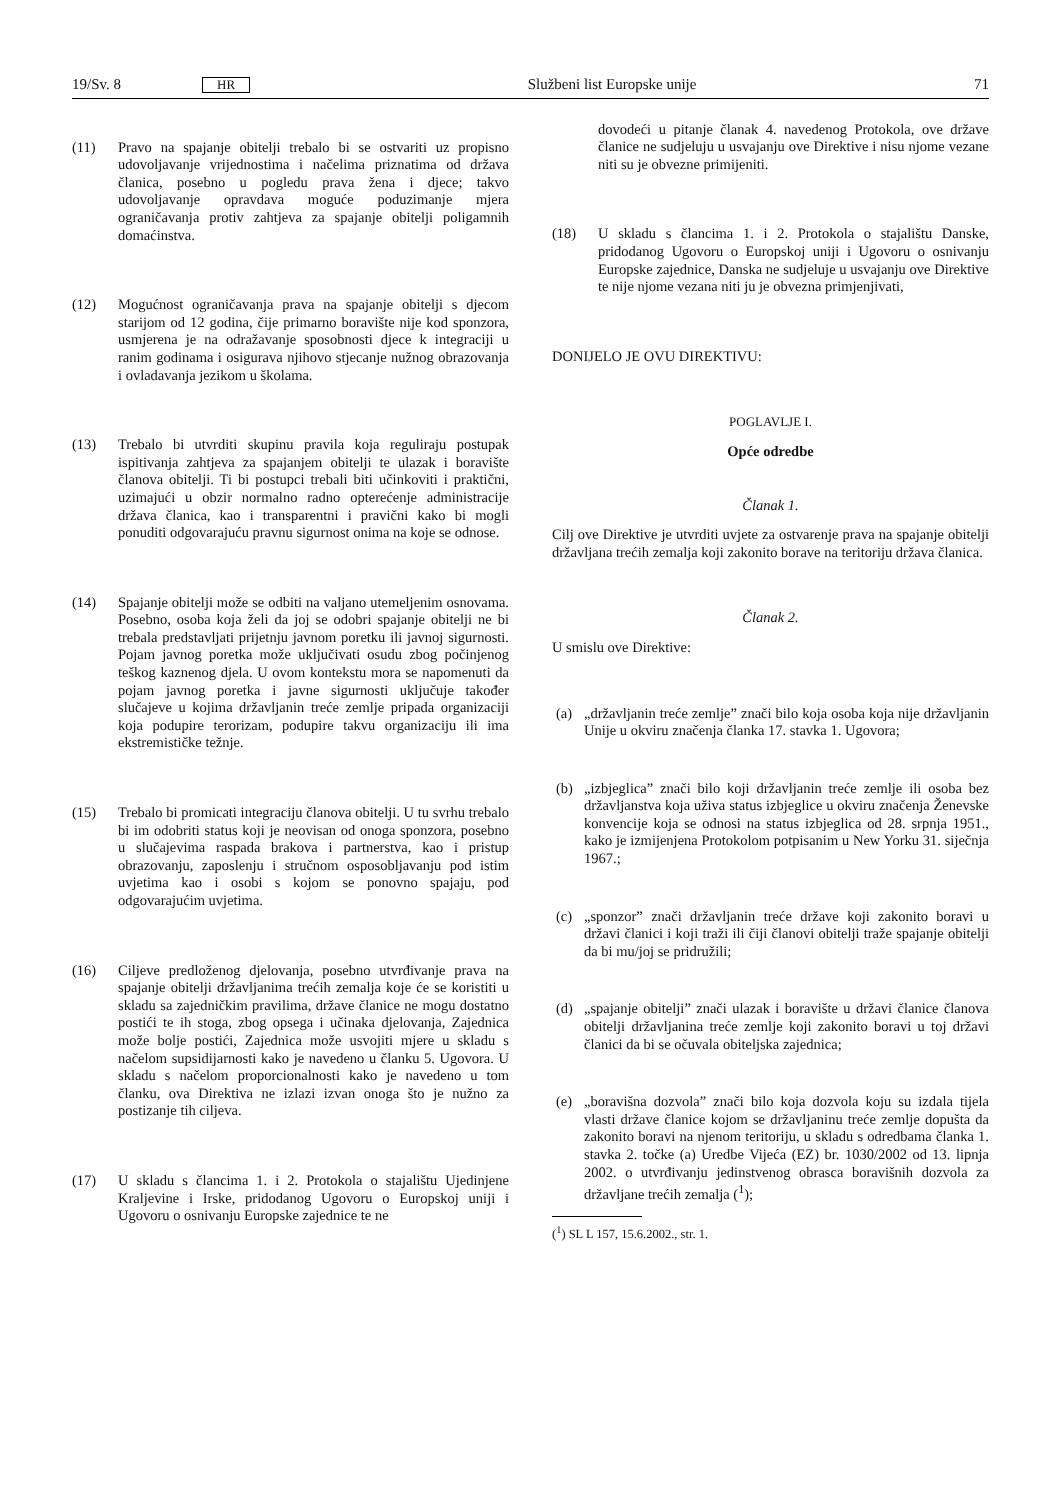19/Sv. 8 HR Službeni list Europske unije 71
(11) Pravo na spajanje obitelji trebalo bi se ostvariti uz propisno udovoljavanje vrijednostima i načelima priznatima od država članica, posebno u pogledu prava žena i djece; takvo udovoljavanje opravdava moguće poduzimanje mjera ograničavanja protiv zahtjeva za spajanje obitelji poligamnih domaćinstva.
(12) Mogućnost ograničavanja prava na spajanje obitelji s djecom starijom od 12 godina, čije primarno boravište nije kod sponzora, usmjerena je na odražavanje sposobnosti djece k integraciji u ranim godinama i osigurava njihovo stjecanje nužnog obrazovanja i ovladavanja jezikom u školama.
(13) Trebalo bi utvrditi skupinu pravila koja reguliraju postupak ispitivanja zahtjeva za spajanjem obitelji te ulazak i boravište članova obitelji. Ti bi postupci trebali biti učinkoviti i praktični, uzimajući u obzir normalno radno opterećenje administracije država članica, kao i transparentni i pravični kako bi mogli ponuditi odgovarajuću pravnu sigurnost onima na koje se odnose.
(14) Spajanje obitelji može se odbiti na valjano utemeljenim osnovama. Posebno, osoba koja želi da joj se odobri spajanje obitelji ne bi trebala predstavljati prijetnju javnom poretku ili javnoj sigurnosti. Pojam javnog poretka može uključivati osudu zbog počinjenog teškog kaznenog djela. U ovom kontekstu mora se napomenuti da pojam javnog poretka i javne sigurnosti uključuje također slučajeve u kojima državljanin treće zemlje pripada organizaciji koja podupire terorizam, podupire takvu organizaciju ili ima ekstremističke težnje.
(15) Trebalo bi promicati integraciju članova obitelji. U tu svrhu trebalo bi im odobriti status koji je neovisan od onoga sponzora, posebno u slučajevima raspada brakova i partnerstva, kao i pristup obrazovanju, zaposlenju i stručnom osposobljavanju pod istim uvjetima kao i osobi s kojom se ponovno spajaju, pod odgovarajućim uvjetima.
(16) Ciljeve predloženog djelovanja, posebno utvrđivanje prava na spajanje obitelji državljanima trećih zemalja koje će se koristiti u skladu sa zajedničkim pravilima, države članice ne mogu dostatno postići te ih stoga, zbog opsega i učinaka djelovanja, Zajednica može bolje postići, Zajednica može usvojiti mjere u skladu s načelom supsidijarnosti kako je navedeno u članku 5. Ugovora. U skladu s načelom proporcionalnosti kako je navedeno u tom članku, ova Direktiva ne izlazi izvan onoga što je nužno za postizanje tih ciljeva.
(17) U skladu s člancima 1. i 2. Protokola o stajalištu Ujedinjene Kraljevine i Irske, pridodanog Ugovoru o Europskoj uniji i Ugovoru o osnivanju Europske zajednice te ne
dovodeći u pitanje članak 4. navedenog Protokola, ove države članice ne sudjeluju u usvajanju ove Direktive i nisu njome vezane niti su je obvezne primijeniti.
(18) U skladu s člancima 1. i 2. Protokola o stajalištu Danske, pridodanog Ugovoru o Europskoj uniji i Ugovoru o osnivanju Europske zajednice, Danska ne sudjeluje u usvajanju ove Direktive te nije njome vezana niti ju je obvezna primjenjivati,
DONIJELO JE OVU DIREKTIVU:
POGLAVLJE I.
Opće odredbe
Članak 1.
Cilj ove Direktive je utvrditi uvjete za ostvarenje prava na spajanje obitelji državljana trećih zemalja koji zakonito borave na teritoriju država članica.
Članak 2.
U smislu ove Direktive:
(a) „državljanin treće zemlje” znači bilo koja osoba koja nije državljanin Unije u okviru značenja članka 17. stavka 1. Ugovora;
(b) „izbjeglica” znači bilo koji državljanin treće zemlje ili osoba bez državljanstva koja uživa status izbjeglice u okviru značenja Ženevske konvencije koja se odnosi na status izbjeglica od 28. srpnja 1951., kako je izmijenjena Protokolom potpisanim u New Yorku 31. siječnja 1967.;
(c) „sponzor” znači državljanin treće države koji zakonito boravi u državi članici i koji traži ili čiji članovi obitelji traže spajanje obitelji da bi mu/joj se pridružili;
(d) „spajanje obitelji” znači ulazak i boravište u državi članice članova obitelji državljanina treće zemlje koji zakonito boravi u toj državi članici da bi se očuvala obiteljska zajednica;
(e) „boravišna dozvola” znači bilo koja dozvola koju su izdala tijela vlasti države članice kojom se državljaninu treće zemlje dopušta da zakonito boravi na njenom teritoriju, u skladu s odredbama članka 1. stavka 2. točke (a) Uredbe Vijeća (EZ) br. 1030/2002 od 13. lipnja 2002. o utvrđivanju jedinstvenog obrasca boravišnih dozvola za državljane trećih zemalja (<sup>1</sup>);
(<sup>1</sup>) SL L 157, 15.6.2002., str. 1.